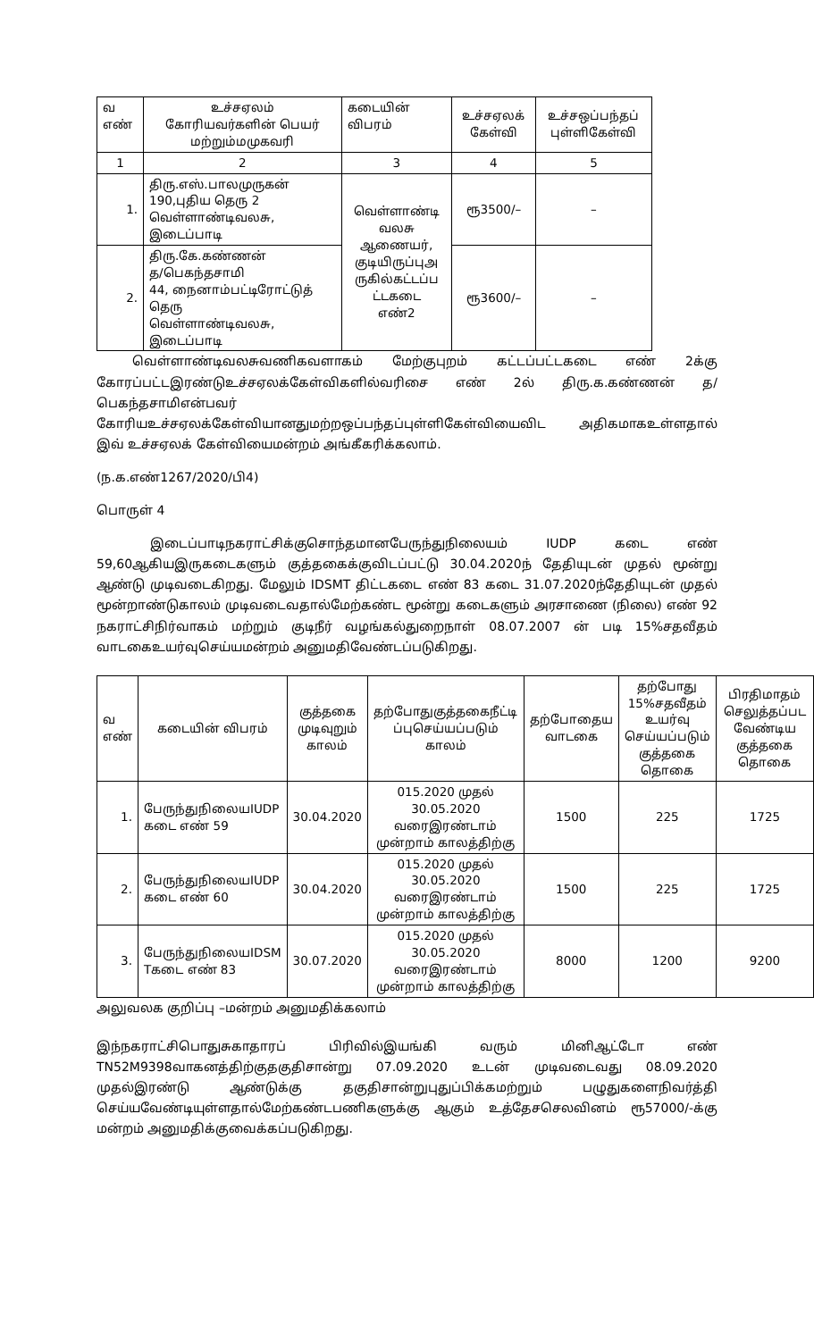| வ எண் | உச்சஏலம் கோரியவர்களின் பெயர் மற்றும்மமுகவரி | கடையின் விபரம் | உச்சஏலக் கேள்வி | உச்சஒப்பந்தப் புள்ளிகேள்வி |
| --- | --- | --- | --- | --- |
| 1 | 2 | 3 | 4 | 5 |
| 1. | திரு.எஸ்.பாலமுருகன் 190,புதிய தெரு 2 வெள்ளாண்டிவலசு, இடைப்பாடி | வெள்ளாண்டி வலசு ஆணையர், குடியிருப்புஅ ருகில்கட்டப்ப ட்டகடை எண்2 | ரூ3500/– | – |
| 2. | திரு.கே.கண்ணன் த/பெகந்தசாமி 44, நைனாம்பட்டிரோட்டுத் தெரு வெள்ளாண்டிவலசு, இடைப்பாடி | | ரூ3600/– | – |
வெள்ளாண்டிவலசுவணிகவளாகம் மேற்குபுறம் கட்டப்பட்டகடை எண் 2க்கு கோரப்பட்டஇரண்டுஉச்சஏலக்கேள்விகளில்வரிசை எண் 2ல் திரு.க.கண்ணன் த/பெகந்தசாமிஎன்பவர்
கோரியஉச்சஏலக்கேள்வியானதுமற்றஒப்பந்தப்புள்ளிகேள்வியைவிட அதிகமாகஉள்ளதால் இவ் உச்சஏலக் கேள்வியைமன்றம் அங்கீகரிக்கலாம்.
(ந.க.எண்1267/2020/பி4)
பொருள் 4
இடைப்பாடிநகராட்சிக்குசொந்தமானபேருந்துநிலையம் IUDP கடை எண் 59,60ஆகியஇருகடைகளும் குத்தகைக்குவிடப்பட்டு 30.04.2020ந் தேதியுடன் முதல் மூன்று ஆண்டு முடிவடைகிறது. மேலும் IDSMT திட்டகடை எண் 83 கடை 31.07.2020ந்தேதியுடன் முதல் மூன்றாண்டுகாலம் முடிவடைவதால்மேற்கண்ட மூன்று கடைகளும் அரசாணை (நிலை) எண் 92 நகராட்சிநிர்வாகம் மற்றும் குடிநீர் வழங்கல்துறைநாள் 08.07.2007 ன் படி 15%சதவீதம் வாடகைஉயர்வுசெய்யமன்றம் அனுமதிவேண்டப்படுகிறது.
| வ எண் | கடையின் விபரம் | குத்தகை முடிவுறும் காலம் | தற்போதுகுத்தகைநீட்டி ப்புசெய்யப்படும் காலம் | தற்போதைய வாடகை | தற்போது 15%சதவீதம் உயர்வு செய்யப்படும் குத்தகை தொகை | பிரதிமாதம் செலுத்தப்பட வேண்டிய குத்தகை தொகை |
| --- | --- | --- | --- | --- | --- | --- |
| 1. | பேருந்துநிலையIUDP கடை எண் 59 | 30.04.2020 | 015.2020 முதல் 30.05.2020 வரைஇரண்டாம் முன்றாம் காலத்திற்கு | 1500 | 225 | 1725 |
| 2. | பேருந்துநிலையIUDP கடை எண் 60 | 30.04.2020 | 015.2020 முதல் 30.05.2020 வரைஇரண்டாம் முன்றாம் காலத்திற்கு | 1500 | 225 | 1725 |
| 3. | பேருந்துநிலையIDSM Tகடை எண் 83 | 30.07.2020 | 015.2020 முதல் 30.05.2020 வரைஇரண்டாம் முன்றாம் காலத்திற்கு | 8000 | 1200 | 9200 |
அலுவலக குறிப்பு –மன்றம் அனுமதிக்கலாம்
இந்நகராட்சிபொதுசுகாதாரப் பிரிவில்இயங்கி வரும் மினிஆட்டோ எண் TN52M9398வாகனத்திற்குதகுதிசான்று 07.09.2020 உடன் முடிவடைவது 08.09.2020 முதல்இரண்டு ஆண்டுக்கு தகுதிசான்றுபுதுப்பிக்கமற்றும் பழுதுகளைநிவர்த்தி செய்யவேண்டியுள்ளதால்மேற்கண்டபணிகளுக்கு ஆகும் உத்தேசசெலவினம் ரூ57000/-க்கு மன்றம் அனுமதிக்குவைக்கப்படுகிறது.